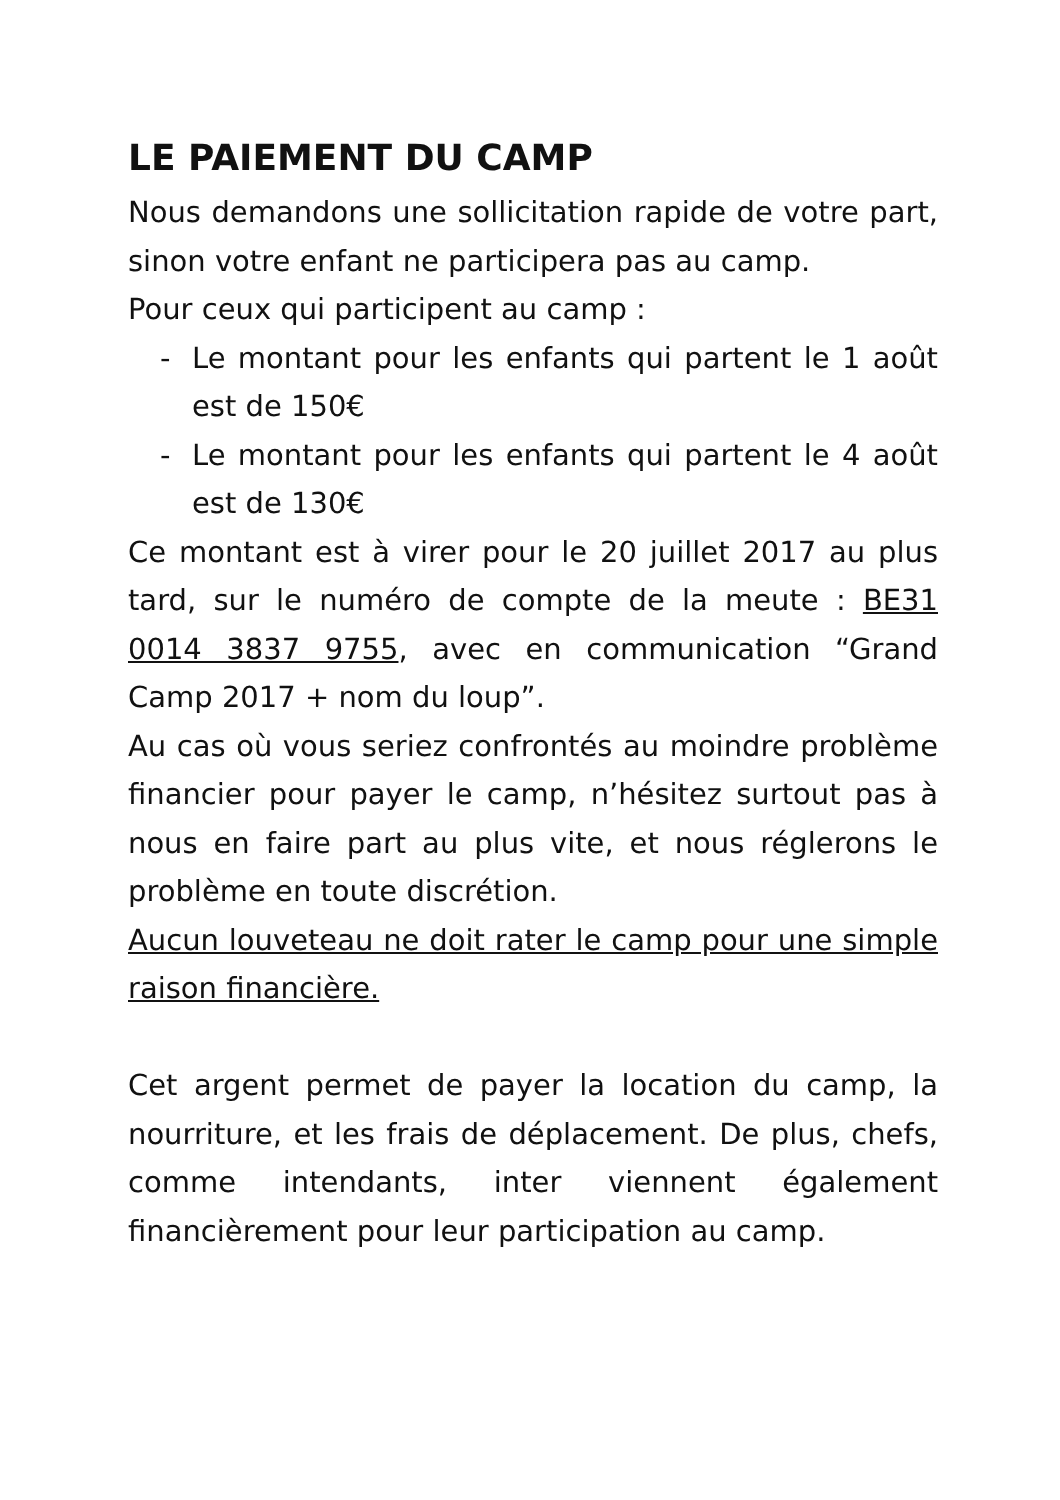LE PAIEMENT DU CAMP
Nous demandons une sollicitation rapide de votre part, sinon votre enfant ne participera pas au camp.
Pour ceux qui participent au camp :
- Le montant pour les enfants qui partent le 1 août est de 150€
- Le montant pour les enfants qui partent le 4 août est de 130€
Ce montant est à virer pour le 20 juillet 2017 au plus tard, sur le numéro de compte de la meute : BE31 0014 3837 9755, avec en communication “Grand Camp 2017 + nom du loup”.
Au cas où vous seriez confrontés au moindre problème financier pour payer le camp, n’hésitez surtout pas à nous en faire part au plus vite, et nous réglerons le problème en toute discrétion.
Aucun louveteau ne doit rater le camp pour une simple raison financière.
Cet argent permet de payer la location du camp, la nourriture, et les frais de déplacement. De plus, chefs, comme intendants, inter viennent également financièrement pour leur participation au camp.